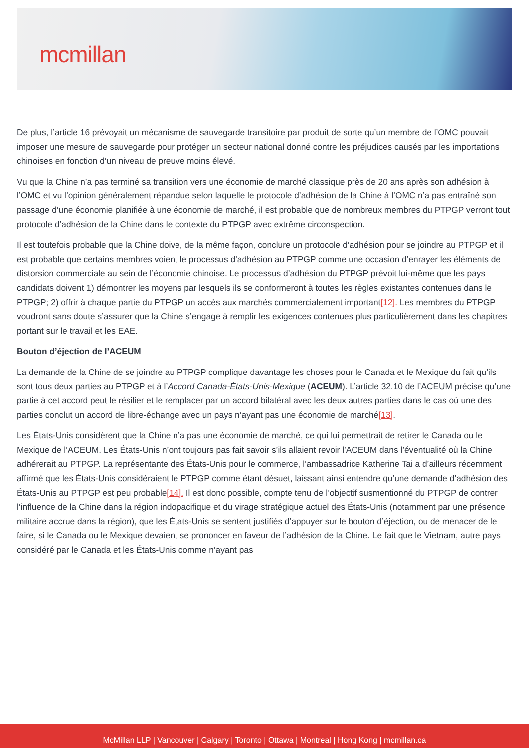mcmillan
De plus, l’article 16 prévoyait un mécanisme de sauvegarde transitoire par produit de sorte qu’un membre de l’OMC pouvait imposer une mesure de sauvegarde pour protéger un secteur national donné contre les préjudices causés par les importations chinoises en fonction d’un niveau de preuve moins élevé.
Vu que la Chine n’a pas terminé sa transition vers une économie de marché classique près de 20 ans après son adhésion à l’OMC et vu l’opinion généralement répandue selon laquelle le protocole d’adhésion de la Chine à l’OMC n’a pas entraîné son passage d’une économie planifiée à une économie de marché, il est probable que de nombreux membres du PTPGP verront tout protocole d’adhésion de la Chine dans le contexte du PTPGP avec extrême circonspection.
Il est toutefois probable que la Chine doive, de la même façon, conclure un protocole d’adhésion pour se joindre au PTPGP et il est probable que certains membres voient le processus d’adhésion au PTPGP comme une occasion d’enrayer les éléments de distorsion commerciale au sein de l’économie chinoise. Le processus d’adhésion du PTPGP prévoit lui-même que les pays candidats doivent 1) démontrer les moyens par lesquels ils se conformeront à toutes les règles existantes contenues dans le PTPGP; 2) offrir à chaque partie du PTPGP un accès aux marchés commercialement important[12]. Les membres du PTPGP voudront sans doute s’assurer que la Chine s’engage à remplir les exigences contenues plus particulièrement dans les chapitres portant sur le travail et les EAE.
Bouton d’éjection de l’ACEUM
La demande de la Chine de se joindre au PTPGP complique davantage les choses pour le Canada et le Mexique du fait qu’ils sont tous deux parties au PTPGP et à l’Accord Canada-États-Unis-Mexique (ACEUM). L’article 32.10 de l’ACEUM précise qu’une partie à cet accord peut le résilier et le remplacer par un accord bilatéral avec les deux autres parties dans le cas où une des parties conclut un accord de libre-échange avec un pays n’ayant pas une économie de marché[13].
Les États-Unis considèrent que la Chine n’a pas une économie de marché, ce qui lui permettrait de retirer le Canada ou le Mexique de l’ACEUM. Les États-Unis n’ont toujours pas fait savoir s’ils allaient revoir l’ACEUM dans l’éventualité où la Chine adhérerait au PTPGP. La représentante des États-Unis pour le commerce, l’ambassadrice Katherine Tai a d’ailleurs récemment affirmé que les États-Unis considéraient le PTPGP comme étant désuet, laissant ainsi entendre qu’une demande d’adhésion des États-Unis au PTPGP est peu probable[14]. Il est donc possible, compte tenu de l’objectif susmentionné du PTPGP de contrer l’influence de la Chine dans la région indopacifique et du virage stratégique actuel des États-Unis (notamment par une présence militaire accrue dans la région), que les États-Unis se sentent justifiés d’appuyer sur le bouton d’éjection, ou de menacer de le faire, si le Canada ou le Mexique devaient se prononcer en faveur de l’adhésion de la Chine. Le fait que le Vietnam, autre pays considéré par le Canada et les États-Unis comme n’ayant pas
McMillan LLP | Vancouver | Calgary | Toronto | Ottawa | Montreal | Hong Kong | mcmillan.ca